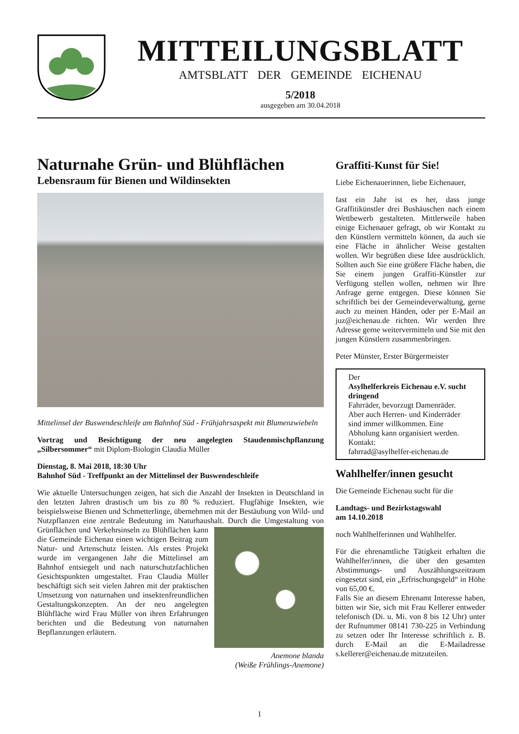MITTEILUNGSBLATT
AMTSBLATT DER GEMEINDE EICHENAU
5/2018
ausgegeben am 30.04.2018
Naturnahe Grün- und Blühflächen
Lebensraum für Bienen und Wildinsekten
Mittelinsel der Buswendeschleife am Bahnhof Süd - Frühjahrsaspekt mit Blumenzwiebeln
Vortrag und Besichtigung der neu angelegten Staudenmischpflanzung „Silbersommer“ mit Diplom-Biologin Claudia Müller
Dienstag, 8. Mai 2018, 18:30 Uhr
Bahnhof Süd - Treffpunkt an der Mittelinsel der Buswendeschleife
Wie aktuelle Untersuchungen zeigen, hat sich die Anzahl der Insekten in Deutschland in den letzten Jahren drastisch um bis zu 80 % reduziert. Flugfähige Insekten, wie beispielsweise Bienen und Schmetterlinge, übernehmen mit der Bestäubung von Wild- und Nutzpflanzen eine zentrale Bedeutung im Naturhaushalt. Durch die Umgestaltung von Grünflächen und Verkehrsinseln zu Blühflächen kann die Gemeinde Eichenau einen wichtigen Beitrag zum Natur- und Artenschutz leisten. Als erstes Projekt wurde im vergangenen Jahr die Mittelinsel am Bahnhof entsiegelt und nach naturschutzfachlichen Gesichtspunkten umgestaltet. Frau Claudia Müller beschäftigt sich seit vielen Jahren mit der praktischen Umsetzung von naturnahen und insektenfreundlichen Gestaltungskonzepten. An der neu angelegten Blühfläche wird Frau Müller von ihren Erfahrungen berichten und die Bedeutung von naturnahen Bepflanzungen erläutern.
Anemone blanda
(Weiße Frühlings-Anemone)
Graffiti-Kunst für Sie!
Liebe Eichenauerinnen, liebe Eichenauer,
fast ein Jahr ist es her, dass junge Graffitikünstler drei Bushäuschen nach einem Wettbewerb gestalteten. Mittlerweile haben einige Eichenauer gefragt, ob wir Kontakt zu den Künstlern vermitteln können, da auch sie eine Fläche in ähnlicher Weise gestalten wollen. Wir begrüßen diese Idee ausdrücklich. Sollten auch Sie eine größere Fläche haben, die Sie einem jungen Graffiti-Künstler zur Verfügung stellen wollen, nehmen wir Ihre Anfrage gerne entgegen. Diese können Sie schriftlich bei der Gemeindeverwaltung, gerne auch zu meinen Händen, oder per E-Mail an juz@eichenau.de richten. Wir werden Ihre Adresse gerne weitervermitteln und Sie mit den jungen Künstlern zusammenbringen.
Peter Münster, Erster Bürgermeister
Der
Asylhelferkreis Eichenau e.V. sucht dringend
Fahrräder, bevorzugt Damenräder. Aber auch Herren- und Kinderräder sind immer willkommen. Eine Abholung kann organisiert werden.
Kontakt:
fahrrad@asylhelfer-eichenau.de
Wahlhelfer/innen gesucht
Die Gemeinde Eichenau sucht für die
Landtags- und Bezirkstagswahl
am 14.10.2018
noch Wahlhelferinnen und Wahlhelfer.
Für die ehrenamtliche Tätigkeit erhalten die Wahlhelfer/innen, die über den gesamten Abstimmungs- und Auszählungszeitraum eingesetzt sind, ein „Erfrischungsgeld“ in Höhe von 65,00 €.
Falls Sie an diesem Ehrenamt Interesse haben, bitten wir Sie, sich mit Frau Kellerer entweder telefonisch (Di. u. Mi. von 8 bis 12 Uhr) unter der Rufnummer 08141 730-225 in Verbindung zu setzen oder Ihr Interesse schriftlich z. B. durch E-Mail an die E-Mailadresse s.kellerer@eichenau.de mitzuteilen.
1